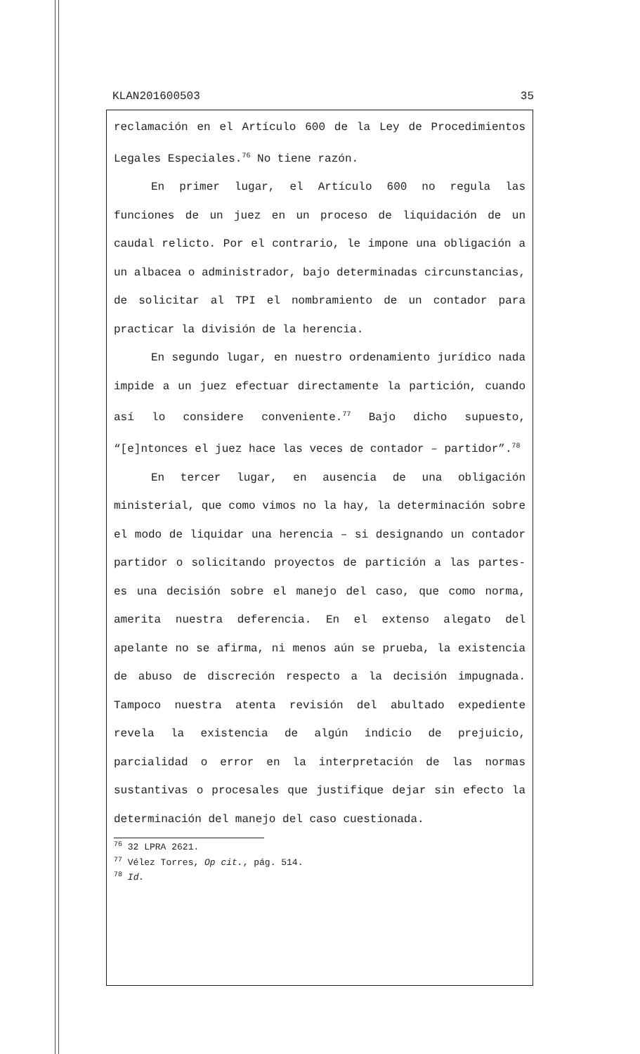KLAN201600503 35
reclamación en el Artículo 600 de la Ley de Procedimientos Legales Especiales.<sup>76</sup> No tiene razón.
En primer lugar, el Artículo 600 no regula las funciones de un juez en un proceso de liquidación de un caudal relicto. Por el contrario, le impone una obligación a un albacea o administrador, bajo determinadas circunstancias, de solicitar al TPI el nombramiento de un contador para practicar la división de la herencia.
En segundo lugar, en nuestro ordenamiento jurídico nada impide a un juez efectuar directamente la partición, cuando así lo considere conveniente.<sup>77</sup> Bajo dicho supuesto, “[e]ntonces el juez hace las veces de contador – partidor”.<sup>78</sup>
En tercer lugar, en ausencia de una obligación ministerial, que como vimos no la hay, la determinación sobre el modo de liquidar una herencia – si designando un contador partidor o solicitando proyectos de partición a las partes- es una decisión sobre el manejo del caso, que como norma, amerita nuestra deferencia. En el extenso alegato del apelante no se afirma, ni menos aún se prueba, la existencia de abuso de discreción respecto a la decisión impugnada. Tampoco nuestra atenta revisión del abultado expediente revela la existencia de algún indicio de prejuicio, parcialidad o error en la interpretación de las normas sustantivas o procesales que justifique dejar sin efecto la determinación del manejo del caso cuestionada.
<sup>76</sup> 32 LPRA 2621.
<sup>77</sup> Vélez Torres, Op cit., pág. 514.
<sup>78</sup> Id.